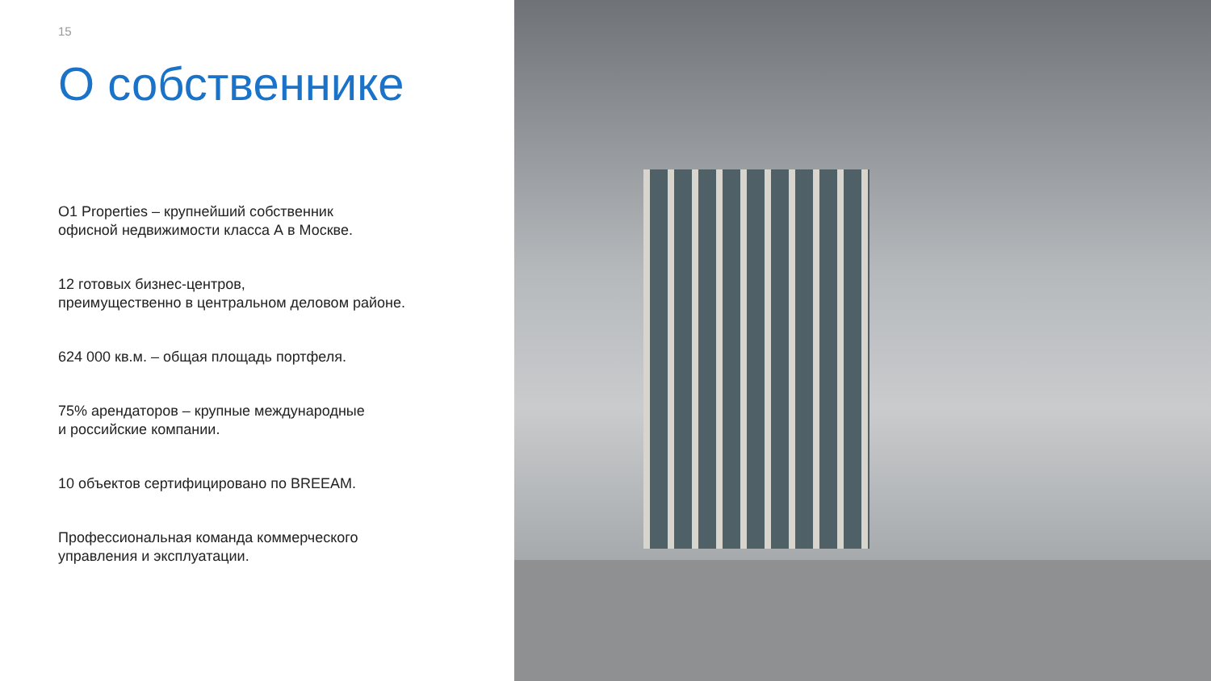15
О собственнике
О1 Properties – крупнейший собственник
офисной недвижимости класса А в Москве.
12 готовых бизнес-центров,
преимущественно в центральном деловом районе.
624 000 кв.м. – общая площадь портфеля.
75% арендаторов – крупные международные
и российские компании.
10 объектов сертифицировано по BREEAM.
Профессиональная команда коммерческого
управления и эксплуатации.